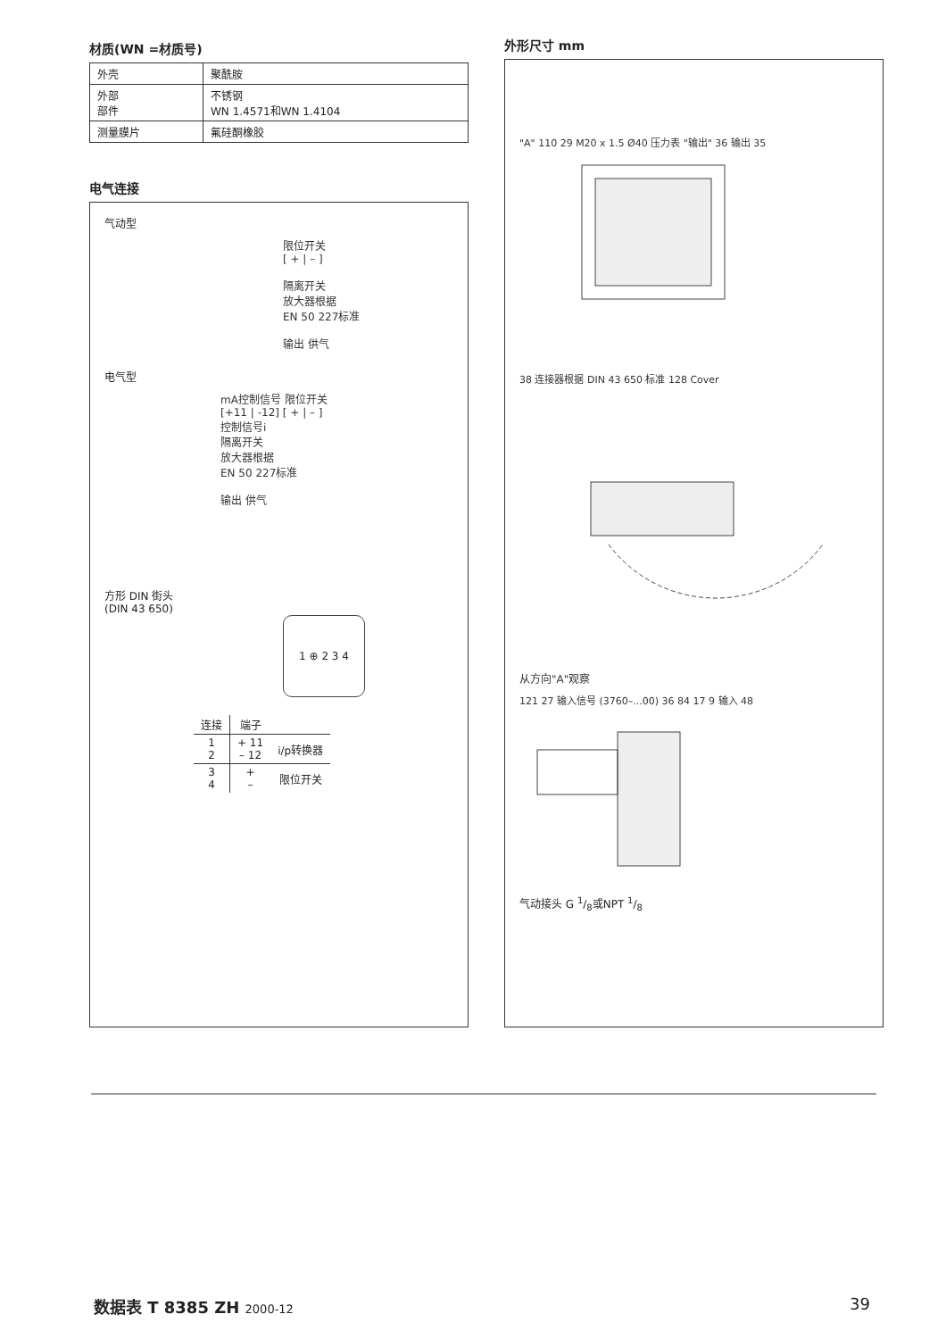材质(WN =材质号)
| 外壳 | 聚酰胺 |
| 外部 部件 | 不锈钢 WN 1.4571和WN 1.4104 |
| 测量膜片 | 氟硅酮橡胶 |
电气连接
气动型
限位开关
[ + | – ]
隔离开关
放大器根据
EN 50 227标准
输出 供气
电气型
mA控制信号 限位开关
[+11 | -12] [ + | – ]
控制信号i
隔离开关
放大器根据
EN 50 227标准
输出 供气
方形 DIN 街头
(DIN 43 650)
1 ⊕ 2 3 4
| 连接 | 端子 | |
| --- | --- | --- |
| 1 2 | + 11 – 12 | i/p转换器 |
| 3 4 | + – | 限位开关 |
外形尺寸 mm
"A" 110 29 M20 x 1.5 Ø40 压力表 "输出" 36 输出 35
38 连接器根据 DIN 43 650 标准 128 Cover
从方向"A"观察
121 27 输入信号 (3760–...00) 36 84 17 9 输入 48
气动接头 G 1/8或NPT 1/8
数据表 T 8385 ZH 2000-12 39